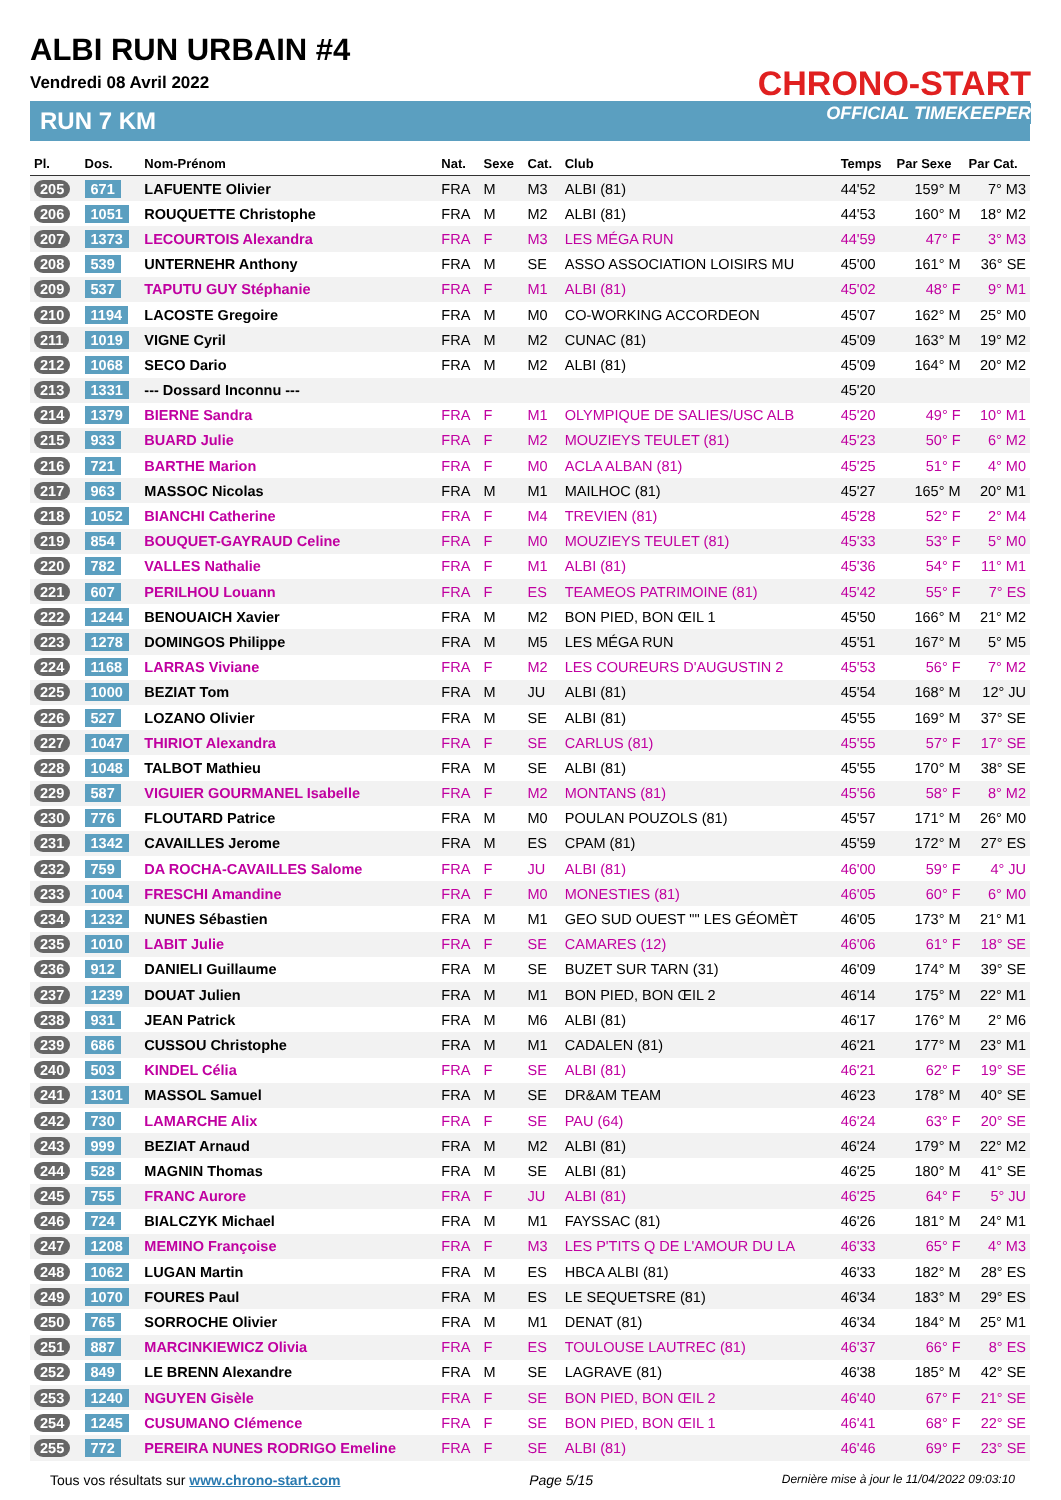ALBI RUN URBAIN #4
Vendredi 08 Avril 2022
RUN 7 KM
CHRONO-START
OFFICIAL TIMEKEEPER
| Pl. | Dos. | Nom-Prénom | Nat. | Sexe | Cat. | Club | Temps | Par Sexe | Par Cat. |
| --- | --- | --- | --- | --- | --- | --- | --- | --- | --- |
| 205 | 671 | LAFUENTE Olivier | FRA | M | M3 | ALBI (81) | 44'52 | 159° M | 7° M3 |
| 206 | 1051 | ROUQUETTE Christophe | FRA | M | M2 | ALBI (81) | 44'53 | 160° M | 18° M2 |
| 207 | 1373 | LECOURTOIS Alexandra | FRA | F | M3 | LES MÉGA RUN | 44'59 | 47° F | 3° M3 |
| 208 | 539 | UNTERNEHR Anthony | FRA | M | SE | ASSO ASSOCIATION LOISIRS MU | 45'00 | 161° M | 36° SE |
| 209 | 537 | TAPUTU GUY Stéphanie | FRA | F | M1 | ALBI (81) | 45'02 | 48° F | 9° M1 |
| 210 | 1194 | LACOSTE Gregoire | FRA | M | M0 | CO-WORKING ACCORDEON | 45'07 | 162° M | 25° M0 |
| 211 | 1019 | VIGNE Cyril | FRA | M | M2 | CUNAC (81) | 45'09 | 163° M | 19° M2 |
| 212 | 1068 | SECO Dario | FRA | M | M2 | ALBI (81) | 45'09 | 164° M | 20° M2 |
| 213 | 1331 | --- Dossard Inconnu --- | | | | | 45'20 | | |
| 214 | 1379 | BIERNE Sandra | FRA | F | M1 | OLYMPIQUE DE SALIES/USC ALB | 45'20 | 49° F | 10° M1 |
| 215 | 933 | BUARD Julie | FRA | F | M2 | MOUZIEYS TEULET (81) | 45'23 | 50° F | 6° M2 |
| 216 | 721 | BARTHE Marion | FRA | F | M0 | ACLA ALBAN (81) | 45'25 | 51° F | 4° M0 |
| 217 | 963 | MASSOC Nicolas | FRA | M | M1 | MAILHOC (81) | 45'27 | 165° M | 20° M1 |
| 218 | 1052 | BIANCHI Catherine | FRA | F | M4 | TREVIEN (81) | 45'28 | 52° F | 2° M4 |
| 219 | 854 | BOUQUET-GAYRAUD Celine | FRA | F | M0 | MOUZIEYS TEULET (81) | 45'33 | 53° F | 5° M0 |
| 220 | 782 | VALLES Nathalie | FRA | F | M1 | ALBI (81) | 45'36 | 54° F | 11° M1 |
| 221 | 607 | PERILHOU Louann | FRA | F | ES | TEAMEOS PATRIMOINE (81) | 45'42 | 55° F | 7° ES |
| 222 | 1244 | BENOUAICH Xavier | FRA | M | M2 | BON PIED, BON ŒIL 1 | 45'50 | 166° M | 21° M2 |
| 223 | 1278 | DOMINGOS Philippe | FRA | M | M5 | LES MÉGA RUN | 45'51 | 167° M | 5° M5 |
| 224 | 1168 | LARRAS Viviane | FRA | F | M2 | LES COUREURS D'AUGUSTIN 2 | 45'53 | 56° F | 7° M2 |
| 225 | 1000 | BEZIAT Tom | FRA | M | JU | ALBI (81) | 45'54 | 168° M | 12° JU |
| 226 | 527 | LOZANO Olivier | FRA | M | SE | ALBI (81) | 45'55 | 169° M | 37° SE |
| 227 | 1047 | THIRIOT Alexandra | FRA | F | SE | CARLUS (81) | 45'55 | 57° F | 17° SE |
| 228 | 1048 | TALBOT Mathieu | FRA | M | SE | ALBI (81) | 45'55 | 170° M | 38° SE |
| 229 | 587 | VIGUIER GOURMANEL Isabelle | FRA | F | M2 | MONTANS (81) | 45'56 | 58° F | 8° M2 |
| 230 | 776 | FLOUTARD Patrice | FRA | M | M0 | POULAN POUZOLS (81) | 45'57 | 171° M | 26° M0 |
| 231 | 1342 | CAVAILLES Jerome | FRA | M | ES | CPAM (81) | 45'59 | 172° M | 27° ES |
| 232 | 759 | DA ROCHA-CAVAILLES Salome | FRA | F | JU | ALBI (81) | 46'00 | 59° F | 4° JU |
| 233 | 1004 | FRESCHI Amandine | FRA | F | M0 | MONESTIES (81) | 46'05 | 60° F | 6° M0 |
| 234 | 1232 | NUNES Sébastien | FRA | M | M1 | GEO SUD OUEST "" LES GÉOMÈT | 46'05 | 173° M | 21° M1 |
| 235 | 1010 | LABIT Julie | FRA | F | SE | CAMARES (12) | 46'06 | 61° F | 18° SE |
| 236 | 912 | DANIELI Guillaume | FRA | M | SE | BUZET SUR TARN (31) | 46'09 | 174° M | 39° SE |
| 237 | 1239 | DOUAT Julien | FRA | M | M1 | BON PIED, BON ŒIL 2 | 46'14 | 175° M | 22° M1 |
| 238 | 931 | JEAN Patrick | FRA | M | M6 | ALBI (81) | 46'17 | 176° M | 2° M6 |
| 239 | 686 | CUSSOU Christophe | FRA | M | M1 | CADALEN (81) | 46'21 | 177° M | 23° M1 |
| 240 | 503 | KINDEL Célia | FRA | F | SE | ALBI (81) | 46'21 | 62° F | 19° SE |
| 241 | 1301 | MASSOL Samuel | FRA | M | SE | DR&AM TEAM | 46'23 | 178° M | 40° SE |
| 242 | 730 | LAMARCHE Alix | FRA | F | SE | PAU (64) | 46'24 | 63° F | 20° SE |
| 243 | 999 | BEZIAT Arnaud | FRA | M | M2 | ALBI (81) | 46'24 | 179° M | 22° M2 |
| 244 | 528 | MAGNIN Thomas | FRA | M | SE | ALBI (81) | 46'25 | 180° M | 41° SE |
| 245 | 755 | FRANC Aurore | FRA | F | JU | ALBI (81) | 46'25 | 64° F | 5° JU |
| 246 | 724 | BIALCZYK Michael | FRA | M | M1 | FAYSSAC (81) | 46'26 | 181° M | 24° M1 |
| 247 | 1208 | MEMINO Françoise | FRA | F | M3 | LES P'TITS Q DE L'AMOUR DU LA | 46'33 | 65° F | 4° M3 |
| 248 | 1062 | LUGAN Martin | FRA | M | ES | HBCA ALBI (81) | 46'33 | 182° M | 28° ES |
| 249 | 1070 | FOURES Paul | FRA | M | ES | LE SEQUETSRE (81) | 46'34 | 183° M | 29° ES |
| 250 | 765 | SORROCHE Olivier | FRA | M | M1 | DENAT (81) | 46'34 | 184° M | 25° M1 |
| 251 | 887 | MARCINKIEWICZ Olivia | FRA | F | ES | TOULOUSE LAUTREC (81) | 46'37 | 66° F | 8° ES |
| 252 | 849 | LE BRENN Alexandre | FRA | M | SE | LAGRAVE (81) | 46'38 | 185° M | 42° SE |
| 253 | 1240 | NGUYEN Gisèle | FRA | F | SE | BON PIED, BON ŒIL 2 | 46'40 | 67° F | 21° SE |
| 254 | 1245 | CUSUMANO Clémence | FRA | F | SE | BON PIED, BON ŒIL 1 | 46'41 | 68° F | 22° SE |
| 255 | 772 | PEREIRA NUNES RODRIGO Emeline | FRA | F | SE | ALBI (81) | 46'46 | 69° F | 23° SE |
Tous vos résultats sur www.chrono-start.com Page 5/15 Dernière mise à jour le 11/04/2022 09:03:10